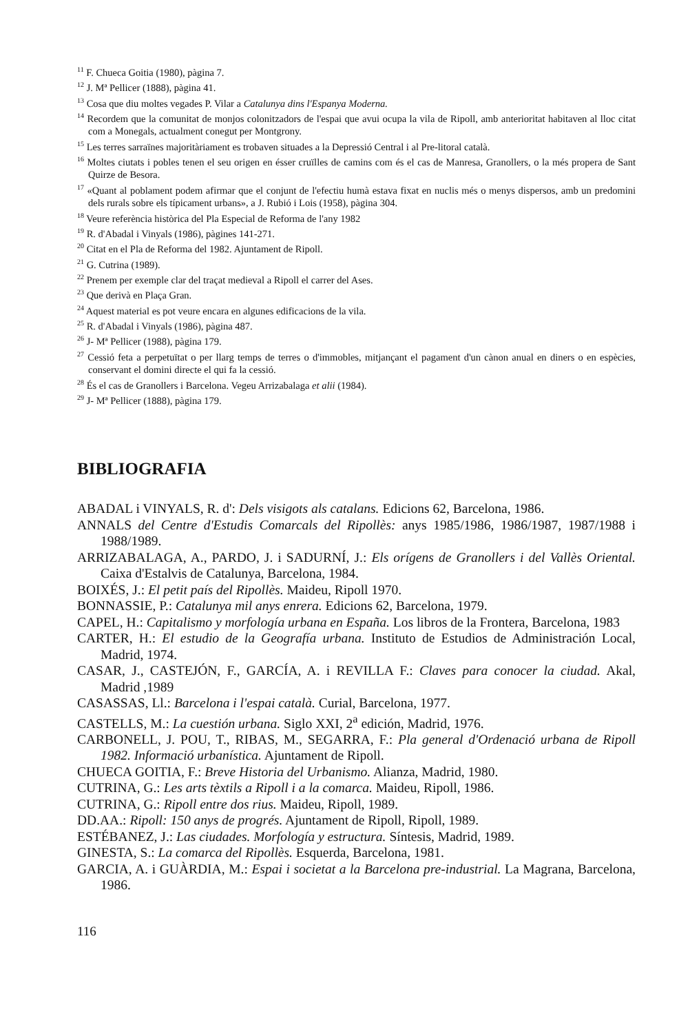<sup>11</sup> F. Chueca Goitia (1980), pàgina 7.
<sup>12</sup> J. Mª Pellicer (1888), pàgina 41.
<sup>13</sup> Cosa que diu moltes vegades P. Vilar a Catalunya dins l'Espanya Moderna.
<sup>14</sup> Recordem que la comunitat de monjos colonitzadors de l'espai que avui ocupa la vila de Ripoll, amb anterioritat habitaven al lloc citat com a Monegals, actualment conegut per Montgrony.
<sup>15</sup> Les terres sarraïnes majoritàriament es trobaven situades a la Depressió Central i al Pre-litoral català.
<sup>16</sup> Moltes ciutats i pobles tenen el seu origen en ésser cruïlles de camins com és el cas de Manresa, Granollers, o la més propera de Sant Quirze de Besora.
<sup>17</sup> «Quant al poblament podem afirmar que el conjunt de l'efectiu humà estava fixat en nuclis més o menys dispersos, amb un predomini dels rurals sobre els típicament urbans», a J. Rubió i Lois (1958), pàgina 304.
<sup>18</sup> Veure referència històrica del Pla Especial de Reforma de l'any 1982
<sup>19</sup> R. d'Abadal i Vinyals (1986), pàgines 141-271.
<sup>20</sup> Citat en el Pla de Reforma del 1982. Ajuntament de Ripoll.
<sup>21</sup> G. Cutrina (1989).
<sup>22</sup> Prenem per exemple clar del traçat medieval a Ripoll el carrer del Ases.
<sup>23</sup> Que derivà en Plaça Gran.
<sup>24</sup> Aquest material es pot veure encara en algunes edificacions de la vila.
<sup>25</sup> R. d'Abadal i Vinyals (1986), pàgina 487.
<sup>26</sup> J- Mª Pellicer (1988), pàgina 179.
<sup>27</sup> Cessió feta a perpetuïtat o per llarg temps de terres o d'immobles, mitjançant el pagament d'un cànon anual en diners o en espècies, conservant el domini directe el qui fa la cessió.
<sup>28</sup> És el cas de Granollers i Barcelona. Vegeu Arrizabalaga et alii (1984).
<sup>29</sup> J- Mª Pellicer (1888), pàgina 179.
BIBLIOGRAFIA
ABADAL i VINYALS, R. d': Dels visigots als catalans. Edicions 62, Barcelona, 1986.
ANNALS del Centre d'Estudis Comarcals del Ripollès: anys 1985/1986, 1986/1987, 1987/1988 i 1988/1989.
ARRIZABALAGA, A., PARDO, J. i SADURNÍ, J.: Els orígens de Granollers i del Vallès Oriental. Caixa d'Estalvis de Catalunya, Barcelona, 1984.
BOIXÉS, J.: El petit país del Ripollès. Maideu, Ripoll 1970.
BONNASSIE, P.: Catalunya mil anys enrera. Edicions 62, Barcelona, 1979.
CAPEL, H.: Capitalismo y morfología urbana en España. Los libros de la Frontera, Barcelona, 1983
CARTER, H.: El estudio de la Geografía urbana. Instituto de Estudios de Administración Local, Madrid, 1974.
CASAR, J., CASTEJÓN, F., GARCÍA, A. i REVILLA F.: Claves para conocer la ciudad. Akal, Madrid ,1989
CASASSAS, Ll.: Barcelona i l'espai català. Curial, Barcelona, 1977.
CASTELLS, M.: La cuestión urbana. Siglo XXI, 2<sup>a</sup> edición, Madrid, 1976.
CARBONELL, J. POU, T., RIBAS, M., SEGARRA, F.: Pla general d'Ordenació urbana de Ripoll 1982. Informació urbanística. Ajuntament de Ripoll.
CHUECA GOITIA, F.: Breve Historia del Urbanismo. Alianza, Madrid, 1980.
CUTRINA, G.: Les arts tèxtils a Ripoll i a la comarca. Maideu, Ripoll, 1986.
CUTRINA, G.: Ripoll entre dos rius. Maideu, Ripoll, 1989.
DD.AA.: Ripoll: 150 anys de progrés. Ajuntament de Ripoll, Ripoll, 1989.
ESTÉBANEZ, J.: Las ciudades. Morfología y estructura. Síntesis, Madrid, 1989.
GINESTA, S.: La comarca del Ripollès. Esquerda, Barcelona, 1981.
GARCIA, A. i GUÀRDIA, M.: Espai i societat a la Barcelona pre-industrial. La Magrana, Barcelona, 1986.
116